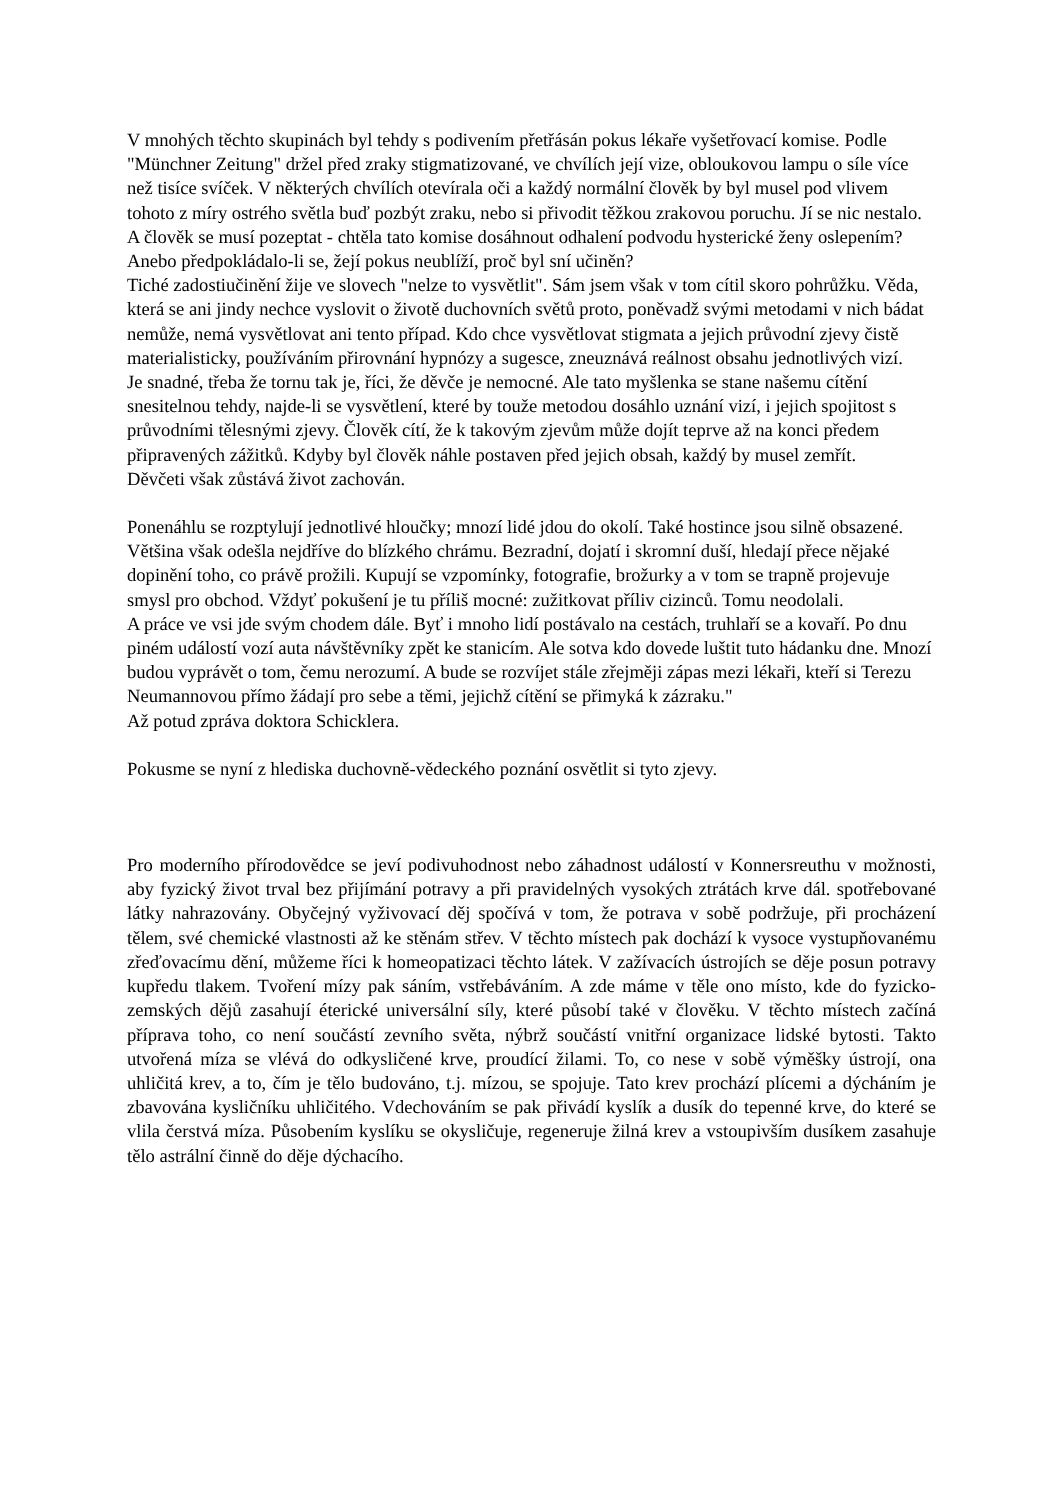V mnohých těchto skupinách byl tehdy s podivením přetřásán pokus lékaře vyšetřovací komise. Podle "Münchner Zeitung" držel před zraky stigmatizované, ve chvílích její vize, obloukovou lampu o síle více než tisíce svíček. V některých chvílích otevírala oči a každý normální člověk by byl musel pod vlivem tohoto z míry ostrého světla buď pozbýt zraku, nebo si přivodit těžkou zrakovou poruchu. Jí se nic nestalo. A člověk se musí pozeptat - chtěla tato komise dosáhnout odhalení podvodu hysterické ženy oslepením? Anebo předpokládalo-li se, žejí pokus neublíží, proč byl sní učiněn?
Tiché zadostiučinění žije ve slovech "nelze to vysvětlit". Sám jsem však v tom cítil skoro pohrůžku. Věda, která se ani jindy nechce vyslovit o životě duchovních světů proto, poněvadž svými metodami v nich bádat nemůže, nemá vysvětlovat ani tento případ. Kdo chce vysvětlovat stigmata a jejich průvodní zjevy čistě materialisticky, používáním přirovnání hypnózy a sugesce, zneuznává reálnost obsahu jednotlivých vizí.
Je snadné, třeba že tornu tak je, říci, že děvče je nemocné. Ale tato myšlenka se stane našemu cítění snesitelnou tehdy, najde-li se vysvětlení, které by touže metodou dosáhlo uznání vizí, i jejich spojitost s průvodními tělesnými zjevy. Člověk cítí, že k takovým zjevům může dojít teprve až na konci předem připravených zážitků. Kdyby byl člověk náhle postaven před jejich obsah, každý by musel zemřít.
Děvčeti však zůstává život zachován.
Ponenáhlu se rozptylují jednotlivé hloučky; mnozí lidé jdou do okolí. Také hostince jsou silně obsazené. Většina však odešla nejdříve do blízkého chrámu. Bezradní, dojatí i skromní duší, hledají přece nějaké dopinění toho, co právě prožili. Kupují se vzpomínky, fotografie, brožurky a v tom se trapně projevuje smysl pro obchod. Vždyť pokušení je tu příliš mocné: zužitkovat příliv cizinců. Tomu neodolali.
A práce ve vsi jde svým chodem dále. Byť i mnoho lidí postávalo na cestách, truhlaří se a kovaří. Po dnu piném událostí vozí auta návštěvníky zpět ke stanicím. Ale sotva kdo dovede luštit tuto hádanku dne. Mnozí budou vyprávět o tom, čemu nerozumí. A bude se rozvíjet stále zřejměji zápas mezi lékaři, kteří si Terezu Neumannovou přímo žádají pro sebe a těmi, jejichž cítění se přimyká k zázraku."
Až potud zpráva doktora Schicklera.
Pokusme se nyní z hlediska duchovně-vědeckého poznání osvětlit si tyto zjevy.
Pro moderního přírodovědce se jeví podivuhodnost nebo záhadnost událostí v Konnersreuthu v možnosti, aby fyzický život trval bez přijímání potravy a při pravidelných vysokých ztrátách krve dál. spotřebované látky nahrazovány. Obyčejný vyživovací děj spočívá v tom, že potrava v sobě podržuje, při procházení tělem, své chemické vlastnosti až ke stěnám střev. V těchto místech pak dochází k vysoce vystupňovanému zřeďovacímu dění, můžeme říci k homeopatizaci těchto látek. V zažívacích ústrojích se děje posun potravy kupředu tlakem. Tvoření mízy pak sáním, vstřebáváním. A zde máme v těle ono místo, kde do fyzicko-zemských dějů zasahují éterické universální síly, které působí také v člověku. V těchto místech začíná příprava toho, co není součástí zevního světa, nýbrž součástí vnitřní organizace lidské bytosti. Takto utvořená míza se vlévá do odkysličené krve, proudící žilami. To, co nese v sobě výměšky ústrojí, ona uhličitá krev, a to, čím je tělo budováno, t.j. mízou, se spojuje. Tato krev prochází plícemi a dýcháním je zbavována kysličníku uhličitého. Vdechováním se pak přivádí kyslík a dusík do tepenné krve, do které se vlila čerstvá míza. Působením kyslíku se okysličuje, regeneruje žilná krev a vstoupivším dusíkem zasahuje tělo astrální činně do děje dýchacího.